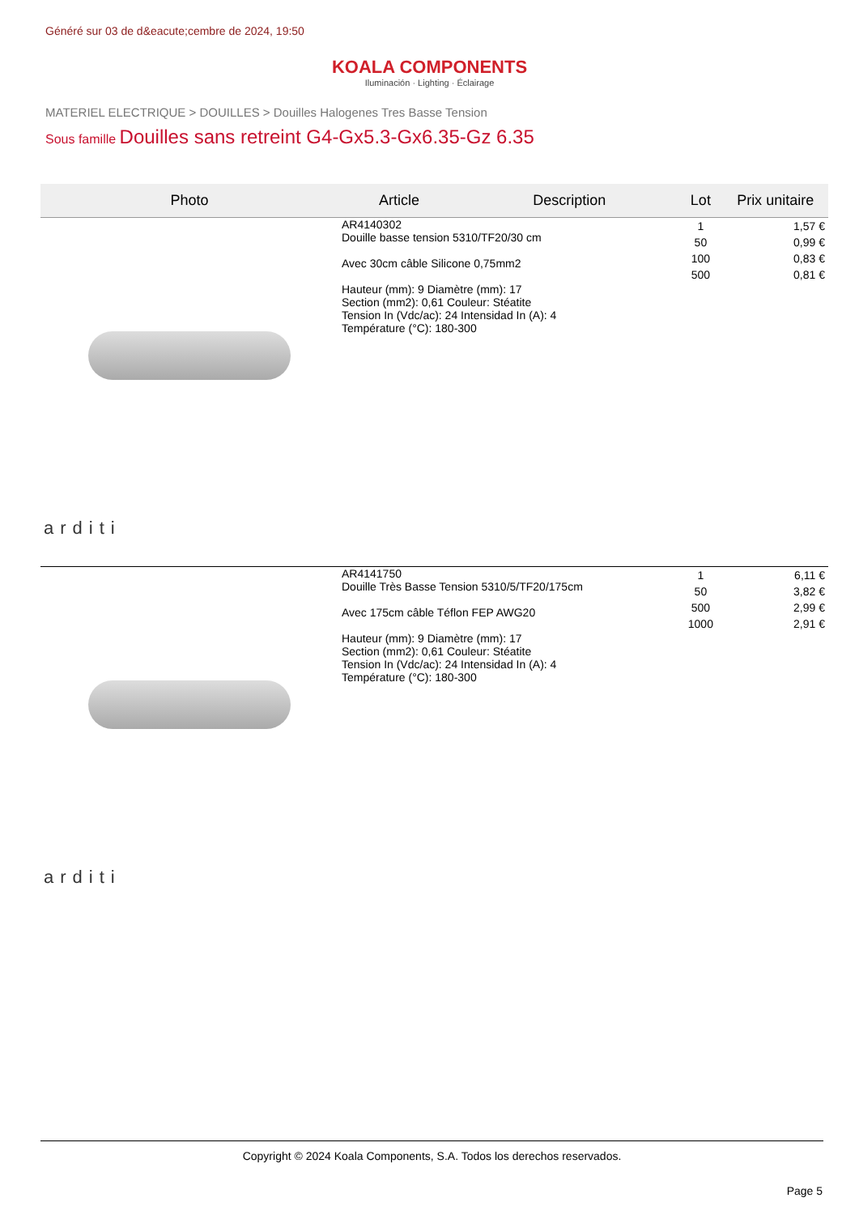Généré sur 03 de d&eacute;cembre de 2024, 19:50
KOALA COMPONENTS
Iluminación · Lighting · Éclairage
MATERIEL ELECTRIQUE > DOUILLES > Douilles Halogenes Tres Basse Tension
Sous famille Douilles sans retreint G4-Gx5.3-Gx6.35-Gz 6.35
| Photo | Article | Description | Lot | Prix unitaire |
| --- | --- | --- | --- | --- |
| arditi | AR4140302 Douille basse tension 5310/TF20/30 cm Avec 30cm câble Silicone 0,75mm2 Hauteur (mm): 9 Diamètre (mm): 17 Section (mm2): 0,61 Couleur: Stéatite Tension In (Vdc/ac): 24 Intensidad In (A): 4 Température (°C): 180-300 | | 1 50 100 500 | 1,57 € 0,99 € 0,83 € 0,81 € |
| arditi | AR4141750 Douille Très Basse Tension 5310/5/TF20/175cm Avec 175cm câble Téflon FEP AWG20 Hauteur (mm): 9 Diamètre (mm): 17 Section (mm2): 0,61 Couleur: Stéatite Tension In (Vdc/ac): 24 Intensidad In (A): 4 Température (°C): 180-300 | | 1 50 500 1000 | 6,11 € 3,82 € 2,99 € 2,91 € |
Copyright © 2024 Koala Components, S.A. Todos los derechos reservados.
Page 5